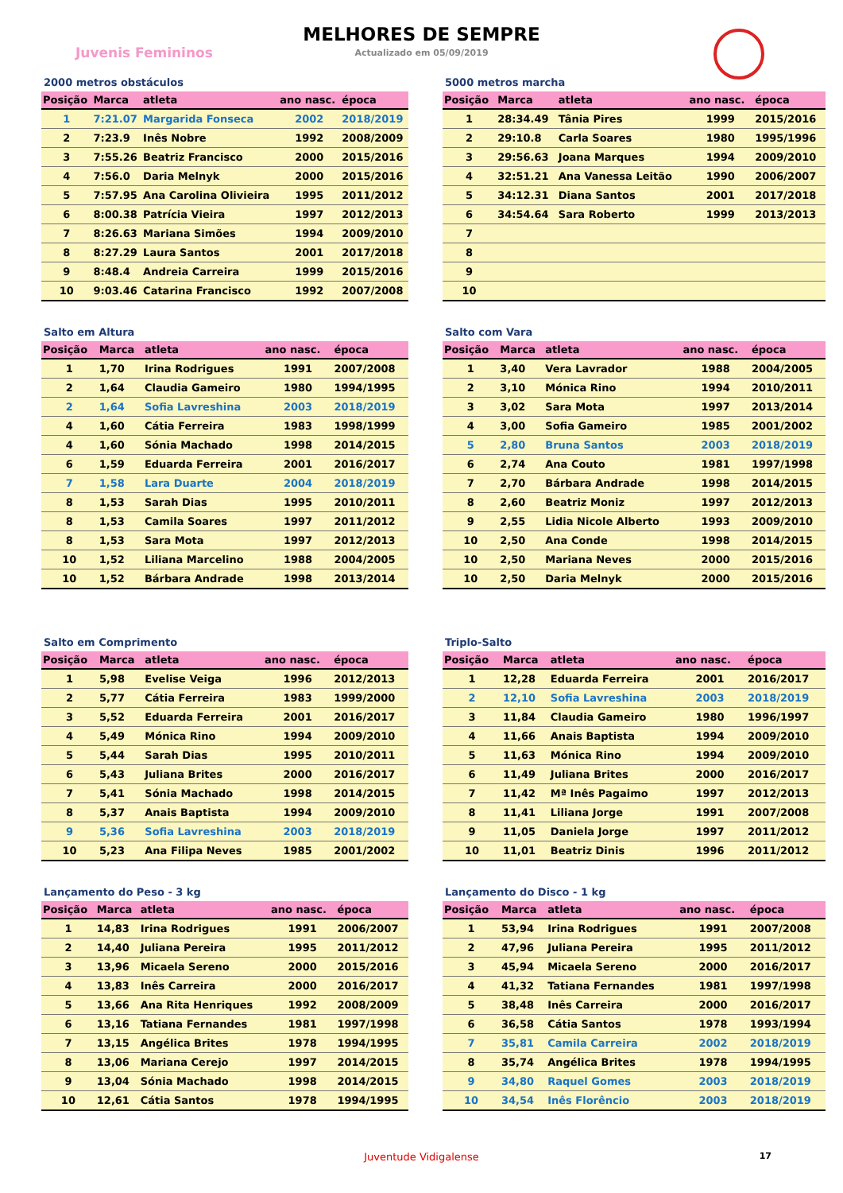MELHORES DE SEMPRE
Actualizado em 05/09/2019
Juvenis Femininos
2000 metros obstáculos
| Posição | Marca | atleta | ano nasc. | época |
| --- | --- | --- | --- | --- |
| 1 | 7:21.07 | Margarida Fonseca | 2002 | 2018/2019 |
| 2 | 7:23.9 | Inês Nobre | 1992 | 2008/2009 |
| 3 | 7:55.26 | Beatriz Francisco | 2000 | 2015/2016 |
| 4 | 7:56.0 | Daria Melnyk | 2000 | 2015/2016 |
| 5 | 7:57.95 | Ana Carolina Olivieira | 1995 | 2011/2012 |
| 6 | 8:00.38 | Patrícia Vieira | 1997 | 2012/2013 |
| 7 | 8:26.63 | Mariana Simões | 1994 | 2009/2010 |
| 8 | 8:27.29 | Laura Santos | 2001 | 2017/2018 |
| 9 | 8:48.4 | Andreia Carreira | 1999 | 2015/2016 |
| 10 | 9:03.46 | Catarina Francisco | 1992 | 2007/2008 |
5000 metros marcha
| Posição | Marca | atleta | ano nasc. | época |
| --- | --- | --- | --- | --- |
| 1 | 28:34.49 | Tânia Pires | 1999 | 2015/2016 |
| 2 | 29:10.8 | Carla Soares | 1980 | 1995/1996 |
| 3 | 29:56.63 | Joana Marques | 1994 | 2009/2010 |
| 4 | 32:51.21 | Ana Vanessa Leitão | 1990 | 2006/2007 |
| 5 | 34:12.31 | Diana Santos | 2001 | 2017/2018 |
| 6 | 34:54.64 | Sara Roberto | 1999 | 2013/2013 |
| 7 | | | | |
| 8 | | | | |
| 9 | | | | |
| 10 | | | | |
Salto em Altura
| Posição | Marca | atleta | ano nasc. | época |
| --- | --- | --- | --- | --- |
| 1 | 1,70 | Irina Rodrigues | 1991 | 2007/2008 |
| 2 | 1,64 | Claudia Gameiro | 1980 | 1994/1995 |
| 2 | 1,64 | Sofia Lavreshina | 2003 | 2018/2019 |
| 4 | 1,60 | Cátia Ferreira | 1983 | 1998/1999 |
| 4 | 1,60 | Sónia Machado | 1998 | 2014/2015 |
| 6 | 1,59 | Eduarda Ferreira | 2001 | 2016/2017 |
| 7 | 1,58 | Lara Duarte | 2004 | 2018/2019 |
| 8 | 1,53 | Sarah Dias | 1995 | 2010/2011 |
| 8 | 1,53 | Camila Soares | 1997 | 2011/2012 |
| 8 | 1,53 | Sara Mota | 1997 | 2012/2013 |
| 10 | 1,52 | Liliana Marcelino | 1988 | 2004/2005 |
| 10 | 1,52 | Bárbara Andrade | 1998 | 2013/2014 |
Salto com Vara
| Posição | Marca | atleta | ano nasc. | época |
| --- | --- | --- | --- | --- |
| 1 | 3,40 | Vera Lavrador | 1988 | 2004/2005 |
| 2 | 3,10 | Mónica Rino | 1994 | 2010/2011 |
| 3 | 3,02 | Sara Mota | 1997 | 2013/2014 |
| 4 | 3,00 | Sofia Gameiro | 1985 | 2001/2002 |
| 5 | 2,80 | Bruna Santos | 2003 | 2018/2019 |
| 6 | 2,74 | Ana Couto | 1981 | 1997/1998 |
| 7 | 2,70 | Bárbara Andrade | 1998 | 2014/2015 |
| 8 | 2,60 | Beatriz Moniz | 1997 | 2012/2013 |
| 9 | 2,55 | Lidia Nicole Alberto | 1993 | 2009/2010 |
| 10 | 2,50 | Ana Conde | 1998 | 2014/2015 |
| 10 | 2,50 | Mariana Neves | 2000 | 2015/2016 |
| 10 | 2,50 | Daria Melnyk | 2000 | 2015/2016 |
Salto em Comprimento
| Posição | Marca | atleta | ano nasc. | época |
| --- | --- | --- | --- | --- |
| 1 | 5,98 | Evelise Veiga | 1996 | 2012/2013 |
| 2 | 5,77 | Cátia Ferreira | 1983 | 1999/2000 |
| 3 | 5,52 | Eduarda Ferreira | 2001 | 2016/2017 |
| 4 | 5,49 | Mónica Rino | 1994 | 2009/2010 |
| 5 | 5,44 | Sarah Dias | 1995 | 2010/2011 |
| 6 | 5,43 | Juliana Brites | 2000 | 2016/2017 |
| 7 | 5,41 | Sónia Machado | 1998 | 2014/2015 |
| 8 | 5,37 | Anais Baptista | 1994 | 2009/2010 |
| 9 | 5,36 | Sofia Lavreshina | 2003 | 2018/2019 |
| 10 | 5,23 | Ana Filipa Neves | 1985 | 2001/2002 |
Triplo-Salto
| Posição | Marca | atleta | ano nasc. | época |
| --- | --- | --- | --- | --- |
| 1 | 12,28 | Eduarda Ferreira | 2001 | 2016/2017 |
| 2 | 12,10 | Sofia Lavreshina | 2003 | 2018/2019 |
| 3 | 11,84 | Claudia Gameiro | 1980 | 1996/1997 |
| 4 | 11,66 | Anais Baptista | 1994 | 2009/2010 |
| 5 | 11,63 | Mónica Rino | 1994 | 2009/2010 |
| 6 | 11,49 | Juliana Brites | 2000 | 2016/2017 |
| 7 | 11,42 | Mª Inês Pagaimo | 1997 | 2012/2013 |
| 8 | 11,41 | Liliana Jorge | 1991 | 2007/2008 |
| 9 | 11,05 | Daniela Jorge | 1997 | 2011/2012 |
| 10 | 11,01 | Beatriz Dinis | 1996 | 2011/2012 |
Lançamento do Peso - 3 kg
| Posição | Marca | atleta | ano nasc. | época |
| --- | --- | --- | --- | --- |
| 1 | 14,83 | Irina Rodrigues | 1991 | 2006/2007 |
| 2 | 14,40 | Juliana Pereira | 1995 | 2011/2012 |
| 3 | 13,96 | Micaela Sereno | 2000 | 2015/2016 |
| 4 | 13,83 | Inês Carreira | 2000 | 2016/2017 |
| 5 | 13,66 | Ana Rita Henriques | 1992 | 2008/2009 |
| 6 | 13,16 | Tatiana Fernandes | 1981 | 1997/1998 |
| 7 | 13,15 | Angélica Brites | 1978 | 1994/1995 |
| 8 | 13,06 | Mariana Cerejo | 1997 | 2014/2015 |
| 9 | 13,04 | Sónia Machado | 1998 | 2014/2015 |
| 10 | 12,61 | Cátia Santos | 1978 | 1994/1995 |
Lançamento do Disco - 1 kg
| Posição | Marca | atleta | ano nasc. | época |
| --- | --- | --- | --- | --- |
| 1 | 53,94 | Irina Rodrigues | 1991 | 2007/2008 |
| 2 | 47,96 | Juliana Pereira | 1995 | 2011/2012 |
| 3 | 45,94 | Micaela Sereno | 2000 | 2016/2017 |
| 4 | 41,32 | Tatiana Fernandes | 1981 | 1997/1998 |
| 5 | 38,48 | Inês Carreira | 2000 | 2016/2017 |
| 6 | 36,58 | Cátia Santos | 1978 | 1993/1994 |
| 7 | 35,81 | Camila Carreira | 2002 | 2018/2019 |
| 8 | 35,74 | Angélica Brites | 1978 | 1994/1995 |
| 9 | 34,80 | Raquel Gomes | 2003 | 2018/2019 |
| 10 | 34,54 | Inês Florêncio | 2003 | 2018/2019 |
Juventude Vidigalense 17